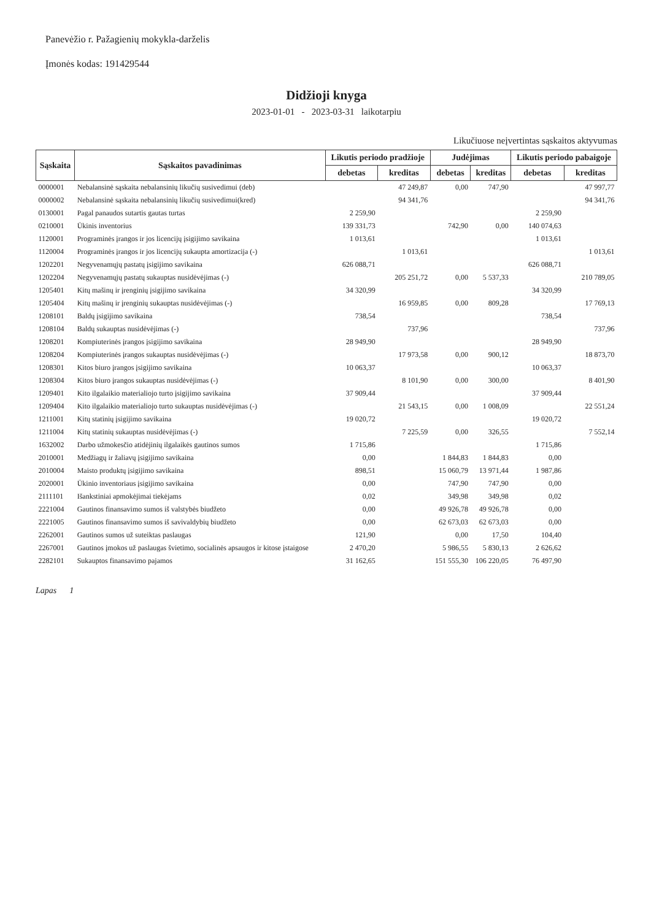Panevėžio r. Pažagienių mokykla-darželis
Įmonės kodas: 191429544
Didžioji knyga
2023-01-01 - 2023-03-31 laikotarpiu
Likučiuose neįvertintas sąskaitos aktyvumas
| Sąskaita | Sąskaitos pavadinimas | Likutis periodo pradžioje | | Judėjimas | | Likutis periodo pabaigoje | |
| --- | --- | --- | --- | --- | --- | --- | --- |
| | | debetas | kreditas | debetas | kreditas | debetas | kreditas |
| 0000001 | Nebalansinė sąskaita nebalansinių likučių susivedimui (deb) | | 47 249,87 | 0,00 | 747,90 | | 47 997,77 |
| 0000002 | Nebalansinė sąskaita nebalansinių likučių susivedimui(kred) | | 94 341,76 | | | | 94 341,76 |
| 0130001 | Pagal panaudos sutartis gautas turtas | 2 259,90 | | | | 2 259,90 | |
| 0210001 | Ūkinis inventorius | 139 331,73 | | 742,90 | 0,00 | 140 074,63 | |
| 1120001 | Programinės įrangos ir jos licencijų įsigijimo savikaina | 1 013,61 | | | | 1 013,61 | |
| 1120004 | Programinės įrangos ir jos licencijų sukaupta amortizacija (-) | | 1 013,61 | | | | 1 013,61 |
| 1202201 | Negyvenamųjų pastatų įsigijimo savikaina | 626 088,71 | | | | 626 088,71 | |
| 1202204 | Negyvenamųjų pastatų sukauptas nusidėvėjimas (-) | | 205 251,72 | 0,00 | 5 537,33 | | 210 789,05 |
| 1205401 | Kitų mašinų ir įrenginių įsigijimo savikaina | 34 320,99 | | | | 34 320,99 | |
| 1205404 | Kitų mašinų ir įrenginių sukauptas nusidėvėjimas (-) | | 16 959,85 | 0,00 | 809,28 | | 17 769,13 |
| 1208101 | Baldų įsigijimo savikaina | 738,54 | | | | 738,54 | |
| 1208104 | Baldų sukauptas nusidėvėjimas (-) | | 737,96 | | | | 737,96 |
| 1208201 | Kompiuterinės įrangos įsigijimo savikaina | 28 949,90 | | | | 28 949,90 | |
| 1208204 | Kompiuterinės įrangos sukauptas nusidėvėjimas (-) | | 17 973,58 | 0,00 | 900,12 | | 18 873,70 |
| 1208301 | Kitos biuro įrangos įsigijimo savikaina | 10 063,37 | | | | 10 063,37 | |
| 1208304 | Kitos biuro įrangos sukauptas nusidėvėjimas (-) | | 8 101,90 | 0,00 | 300,00 | | 8 401,90 |
| 1209401 | Kito ilgalaikio materialiojo turto įsigijimo savikaina | 37 909,44 | | | | 37 909,44 | |
| 1209404 | Kito ilgalaikio materialiojo turto sukauptas nusidėvėjimas (-) | | 21 543,15 | 0,00 | 1 008,09 | | 22 551,24 |
| 1211001 | Kitų statinių įsigijimo savikaina | 19 020,72 | | | | 19 020,72 | |
| 1211004 | Kitų statinių sukauptas nusidėvėjimas (-) | | 7 225,59 | 0,00 | 326,55 | | 7 552,14 |
| 1632002 | Darbo užmokesčio atidėjinių ilgalaikės gautinos sumos | 1 715,86 | | | | 1 715,86 | |
| 2010001 | Medžiagų ir žaliavų įsigijimo savikaina | 0,00 | | 1 844,83 | 1 844,83 | 0,00 | |
| 2010004 | Maisto produktų įsigijimo savikaina | 898,51 | | 15 060,79 | 13 971,44 | 1 987,86 | |
| 2020001 | Ūkinio inventoriaus įsigijimo savikaina | 0,00 | | 747,90 | 747,90 | 0,00 | |
| 2111101 | Išankstiniai apmokėjimai tiekėjams | 0,02 | | 349,98 | 349,98 | 0,02 | |
| 2221004 | Gautinos finansavimo sumos iš valstybės biudžeto | 0,00 | | 49 926,78 | 49 926,78 | 0,00 | |
| 2221005 | Gautinos finansavimo sumos iš savivaldybių biudžeto | 0,00 | | 62 673,03 | 62 673,03 | 0,00 | |
| 2262001 | Gautinos sumos už suteiktas paslaugas | 121,90 | | 0,00 | 17,50 | 104,40 | |
| 2267001 | Gautinos įmokos už paslaugas švietimo, socialinės apsaugos ir kitose įstaigose | 2 470,20 | | 5 986,55 | 5 830,13 | 2 626,62 | |
| 2282101 | Sukauptos finansavimo pajamos | 31 162,65 | | 151 555,30 | 106 220,05 | 76 497,90 | |
Lapas 1